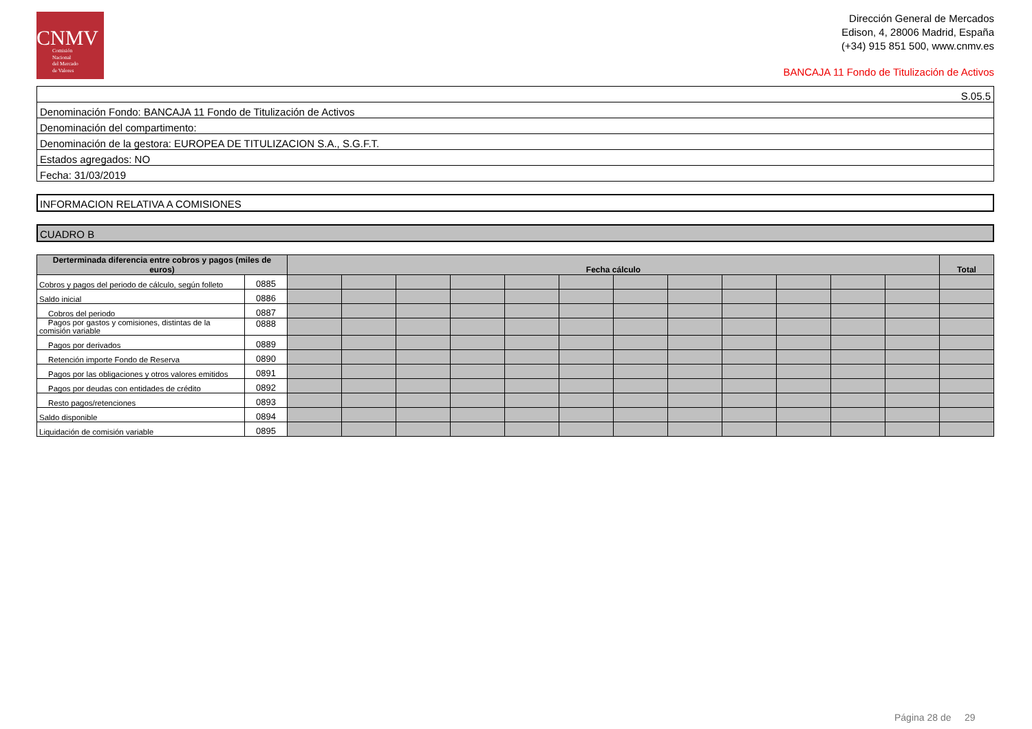CNMV
Comisión
Nacional
del Mercado
de Valores
Dirección General de Mercados
Edison, 4, 28006 Madrid, España
(+34) 915 851 500, www.cnmv.es
BANCAJA 11 Fondo de Titulización de Activos
| S.05.5 |
| Denominación Fondo: BANCAJA 11 Fondo de Titulización de Activos |
| Denominación del compartimento: |
| Denominación de la gestora: EUROPEA DE TITULIZACION S.A., S.G.F.T. |
| Estados agregados: NO |
| Fecha: 31/03/2019 |
INFORMACION RELATIVA A COMISIONES
CUADRO B
| Derterminada diferencia entre cobros y pagos (miles de euros) | | Fecha cálculo | | | | | | | | | | | | Total |
| --- | --- | --- | --- | --- | --- | --- | --- | --- | --- | --- | --- | --- | --- | --- |
| Cobros y pagos del periodo de cálculo, según folleto | 0885 | | | | | | | | | | | | | |
| Saldo inicial | 0886 | | | | | | | | | | | | | |
| Cobros del periodo | 0887 | | | | | | | | | | | | | |
| Pagos por gastos y comisiones, distintas de la comisión variable | 0888 | | | | | | | | | | | | | |
| Pagos por derivados | 0889 | | | | | | | | | | | | | |
| Retención importe Fondo de Reserva | 0890 | | | | | | | | | | | | | |
| Pagos por las obligaciones y otros valores emitidos | 0891 | | | | | | | | | | | | | |
| Pagos por deudas con entidades de crédito | 0892 | | | | | | | | | | | | | |
| Resto pagos/retenciones | 0893 | | | | | | | | | | | | | |
| Saldo disponible | 0894 | | | | | | | | | | | | | |
| Liquidación de comisión variable | 0895 | | | | | | | | | | | | | |
Página 28 de 29